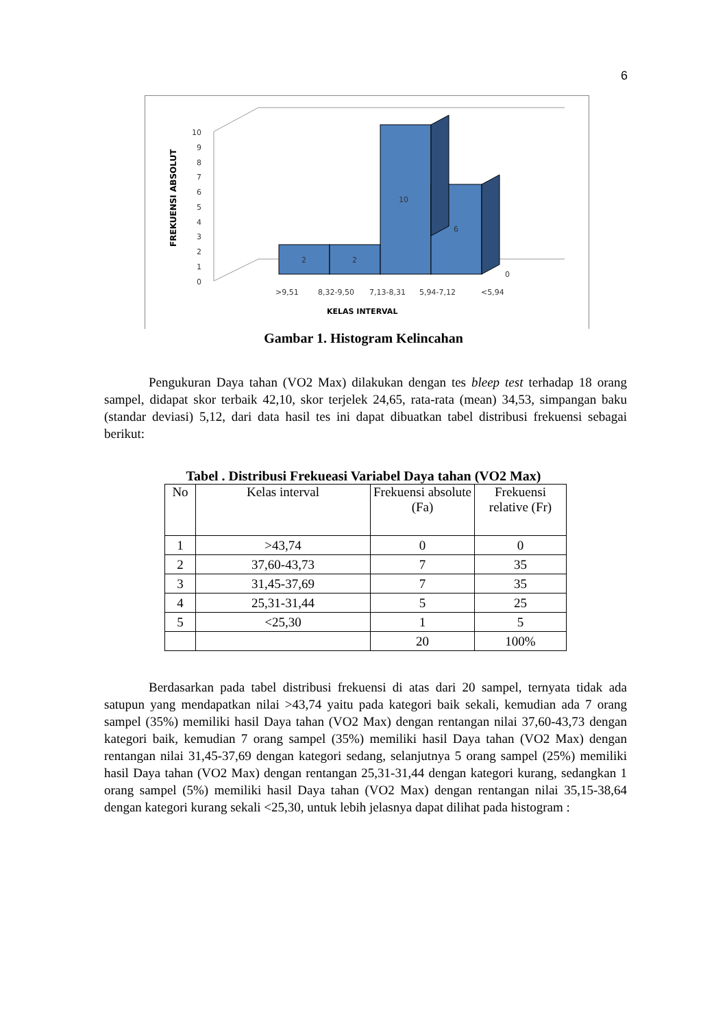6
0
1
2
3
4
5
6
7
8
9
10
FREKUENSI ABSOLUT
2
2
10
6
0
>9,51
8,32-9,50
7,13-8,31
5,94-7,12
<5,94
KELAS INTERVAL
Gambar 1. Histogram Kelincahan
Pengukuran Daya tahan (VO2 Max) dilakukan dengan tes bleep test terhadap 18 orang sampel, didapat skor terbaik 42,10, skor terjelek 24,65, rata-rata (mean) 34,53, simpangan baku (standar deviasi) 5,12, dari data hasil tes ini dapat dibuatkan tabel distribusi frekuensi sebagai berikut:
Tabel . Distribusi Frekueasi Variabel Daya tahan (VO2 Max)
| No | Kelas interval | Frekuensi absolute (Fa) | Frekuensi relative (Fr) |
| --- | --- | --- | --- |
| 1 | >43,74 | 0 | 0 |
| 2 | 37,60-43,73 | 7 | 35 |
| 3 | 31,45-37,69 | 7 | 35 |
| 4 | 25,31-31,44 | 5 | 25 |
| 5 | <25,30 | 1 | 5 |
| | | 20 | 100% |
Berdasarkan pada tabel distribusi frekuensi di atas dari 20 sampel, ternyata tidak ada satupun yang mendapatkan nilai >43,74 yaitu pada kategori baik sekali, kemudian ada 7 orang sampel (35%) memiliki hasil Daya tahan (VO2 Max) dengan rentangan nilai 37,60-43,73 dengan kategori baik, kemudian 7 orang sampel (35%) memiliki hasil Daya tahan (VO2 Max) dengan rentangan nilai 31,45-37,69 dengan kategori sedang, selanjutnya 5 orang sampel (25%) memiliki hasil Daya tahan (VO2 Max) dengan rentangan 25,31-31,44 dengan kategori kurang, sedangkan 1 orang sampel (5%) memiliki hasil Daya tahan (VO2 Max) dengan rentangan nilai 35,15-38,64 dengan kategori kurang sekali <25,30, untuk lebih jelasnya dapat dilihat pada histogram :